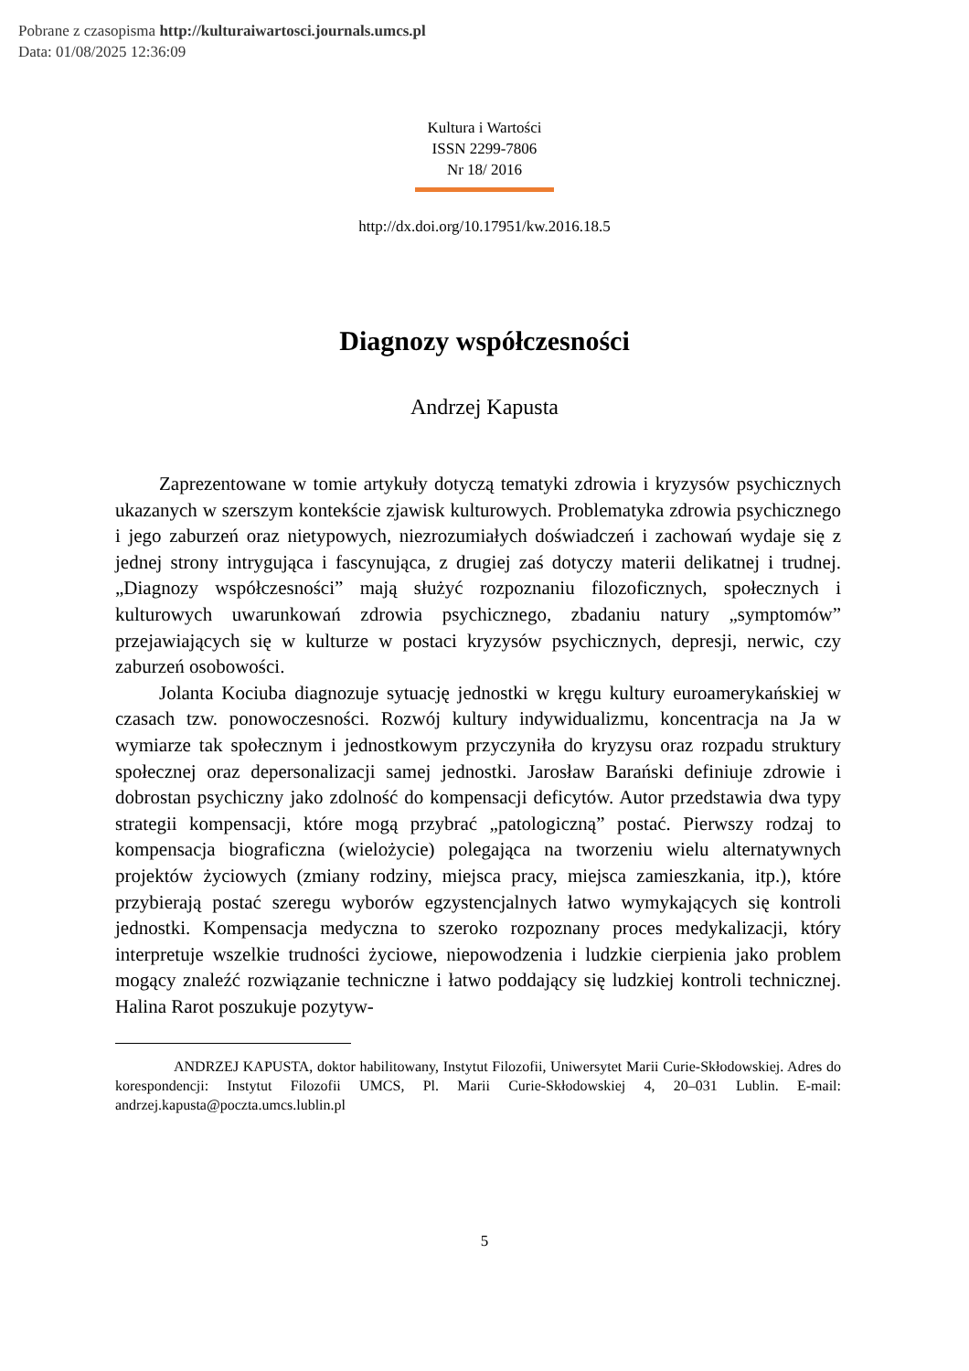Pobrane z czasopisma http://kulturaiwartosci.journals.umcs.pl
Data: 01/08/2025 12:36:09
Kultura i Wartości
ISSN 2299-7806
Nr 18/ 2016
http://dx.doi.org/10.17951/kw.2016.18.5
Diagnozy współczesności
Andrzej Kapusta
Zaprezentowane w tomie artykuły dotyczą tematyki zdrowia i kryzysów psychicznych ukazanych w szerszym kontekście zjawisk kulturowych. Problematyka zdrowia psychicznego i jego zaburzeń oraz nietypowych, niezrozumiałych doświadczeń i zachowań wydaje się z jednej strony intrygująca i fascynująca, z drugiej zaś dotyczy materii delikatnej i trudnej. „Diagnozy współczesności” mają służyć rozpoznaniu filozoficznych, społecznych i kulturowych uwarunkowań zdrowia psychicznego, zbadaniu natury „symptomów” przejawiających się w kulturze w postaci kryzysów psychicznych, depresji, nerwic, czy zaburzeń osobowości.
Jolanta Kociuba diagnozuje sytuację jednostki w kręgu kultury euroamerykańskiej w czasach tzw. ponowoczesności. Rozwój kultury indywidualizmu, koncentracja na Ja w wymiarze tak społecznym i jednostkowym przyczyniła do kryzysu oraz rozpadu struktury społecznej oraz depersonalizacji samej jednostki. Jarosław Barański definiuje zdrowie i dobrostan psychiczny jako zdolność do kompensacji deficytów. Autor przedstawia dwa typy strategii kompensacji, które mogą przybrać „patologiczną” postać. Pierwszy rodzaj to kompensacja biograficzna (wielożycie) polegająca na tworzeniu wielu alternatywnych projektów życiowych (zmiany rodziny, miejsca pracy, miejsca zamieszkania, itp.), które przybierają postać szeregu wyborów egzystencjalnych łatwo wymykających się kontroli jednostki. Kompensacja medyczna to szeroko rozpoznany proces medykalizacji, który interpretuje wszelkie trudności życiowe, niepowodzenia i ludzkie cierpienia jako problem mogący znaleźć rozwiązanie techniczne i łatwo poddający się ludzkiej kontroli technicznej. Halina Rarot poszukuje pozytyw-
ANDRZEJ KAPUSTA, doktor habilitowany, Instytut Filozofii, Uniwersytet Marii Curie-Skłodowskiej. Adres do korespondencji: Instytut Filozofii UMCS, Pl. Marii Curie-Skłodowskiej 4, 20–031 Lublin. E-mail: andrzej.kapusta@poczta.umcs.lublin.pl
5